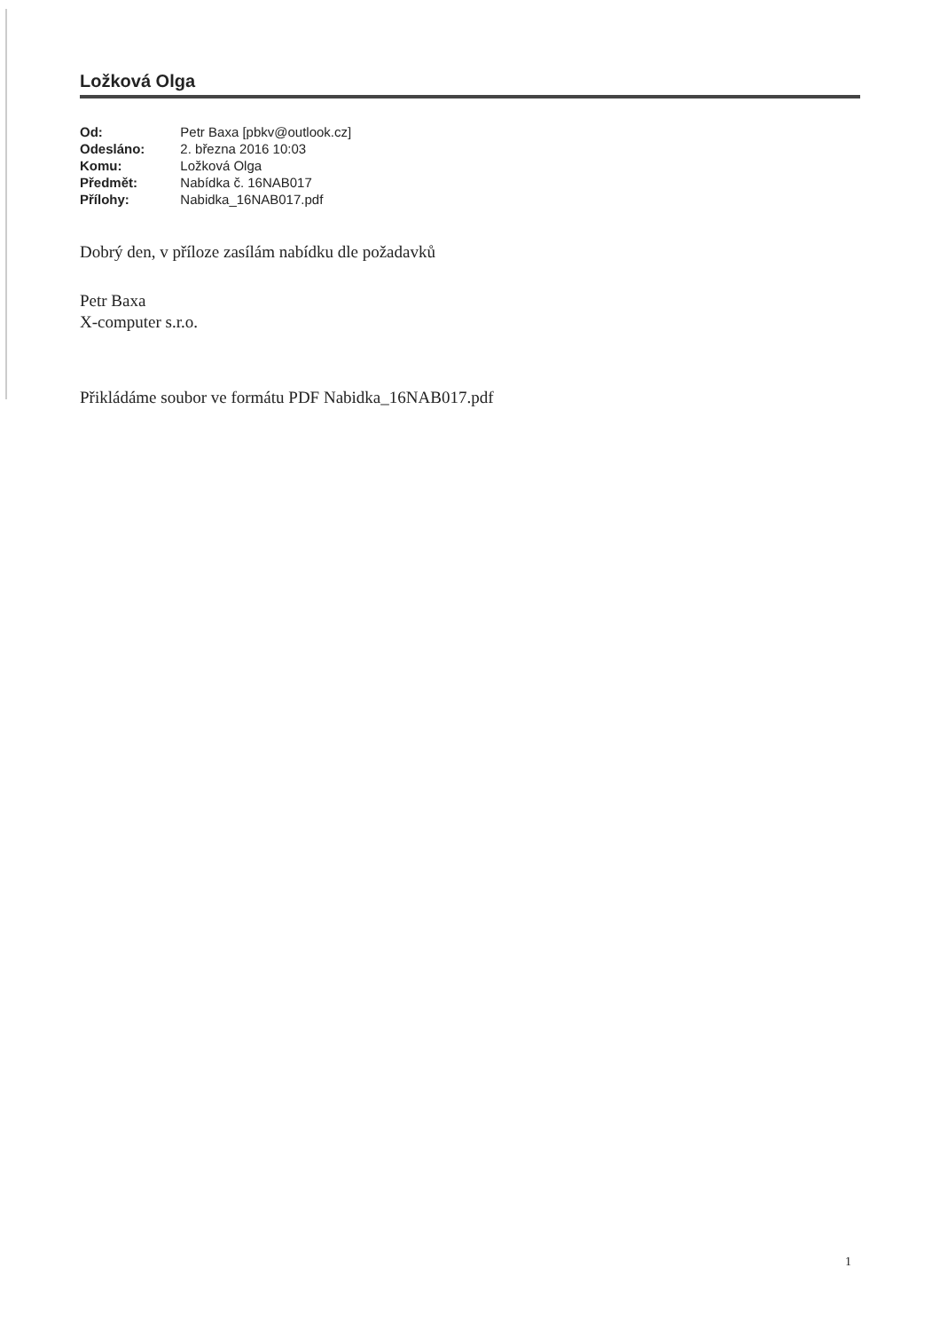Ložková Olga
| Od: | Petr Baxa [pbkv@outlook.cz] |
| Odesláno: | 2. března 2016 10:03 |
| Komu: | Ložková Olga |
| Předmět: | Nabídka č. 16NAB017 |
| Přílohy: | Nabidka_16NAB017.pdf |
Dobrý den, v příloze zasílám nabídku dle požadavků
Petr Baxa
X-computer s.r.o.
Přikládáme soubor ve formátu PDF Nabidka_16NAB017.pdf
1